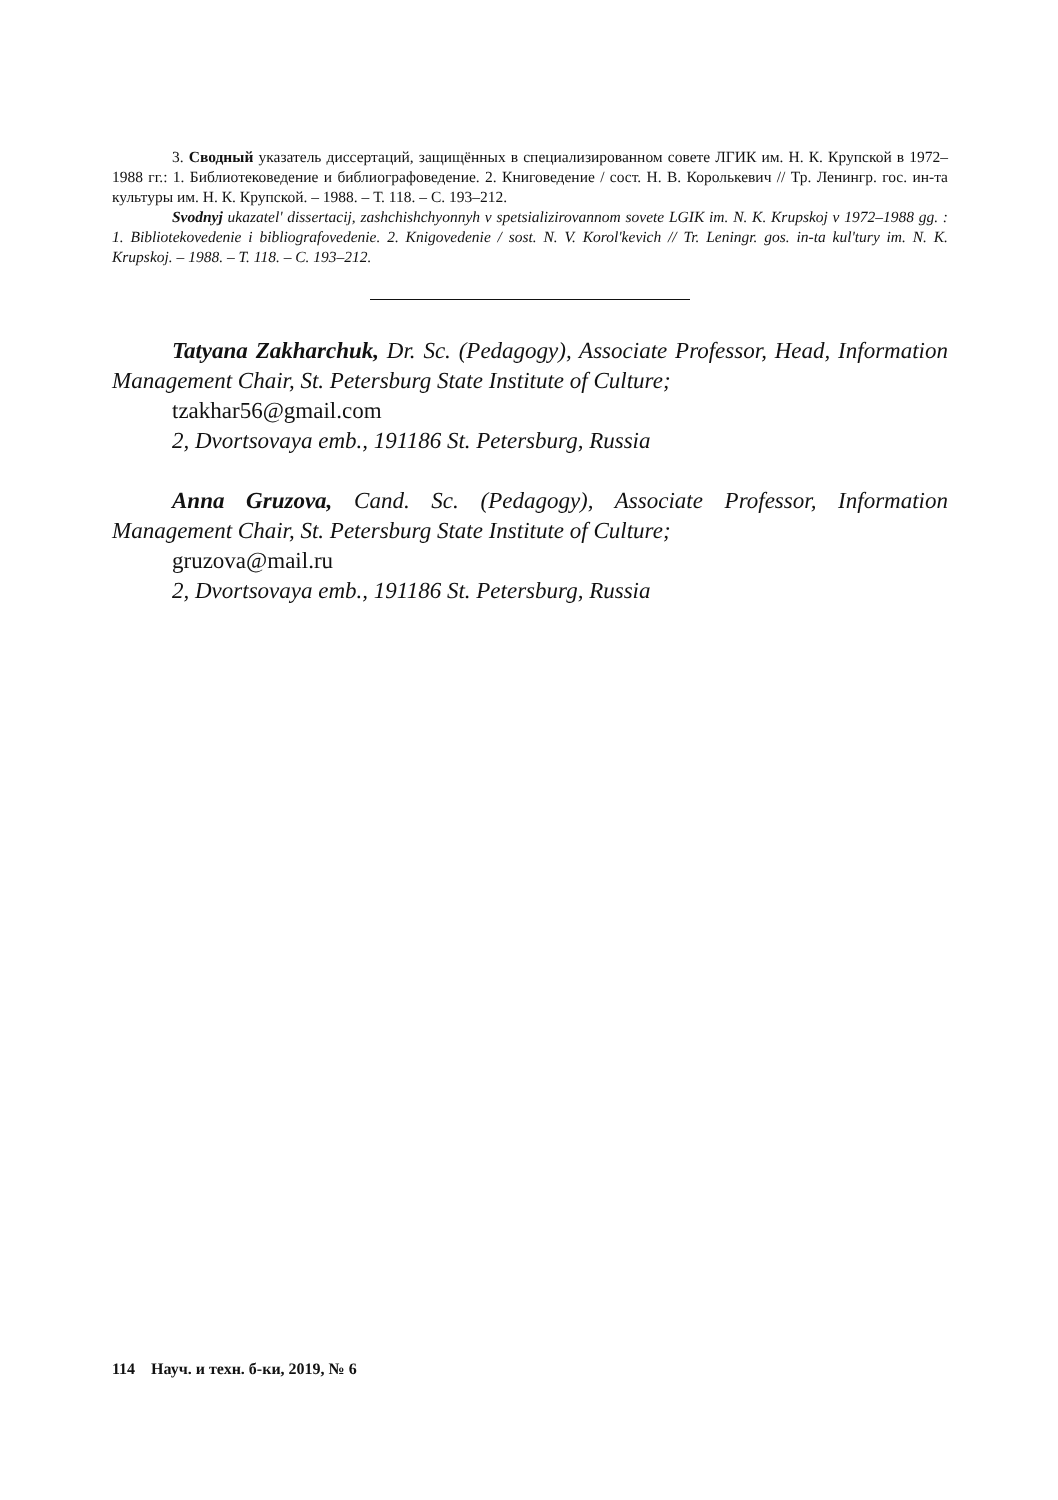3. Сводный указатель диссертаций, защищённых в специализированном совете ЛГИК им. Н. К. Крупской в 1972–1988 гг.: 1. Библиотековедение и библиографоведение. 2. Книговедение / сост. Н. В. Королькевич // Тр. Ленингр. гос. ин-та культуры им. Н. К. Крупской. – 1988. – Т. 118. – С. 193–212.
Svodnyj ukazatel' dissertacij, zashchishchyonnyh v spetsializirovannom sovete LGIK im. N. K. Krupskoj v 1972–1988 gg. : 1. Bibliotekovedenie i bibliografovedenie. 2. Knigovedenie / sost. N. V. Korol'kevich // Tr. Leningr. gos. in-ta kul'tury im. N. K. Krupskoj. – 1988. – T. 118. – C. 193–212.
Tatyana Zakharchuk, Dr. Sc. (Pedagogy), Associate Professor, Head, Information Management Chair, St. Petersburg State Institute of Culture;
tzakhar56@gmail.com
2, Dvortsovaya emb., 191186 St. Petersburg, Russia
Anna Gruzova, Cand. Sc. (Pedagogy), Associate Professor, Information Management Chair, St. Petersburg State Institute of Culture;
gruzova@mail.ru
2, Dvortsovaya emb., 191186 St. Petersburg, Russia
114 Науч. и техн. б-ки, 2019, № 6